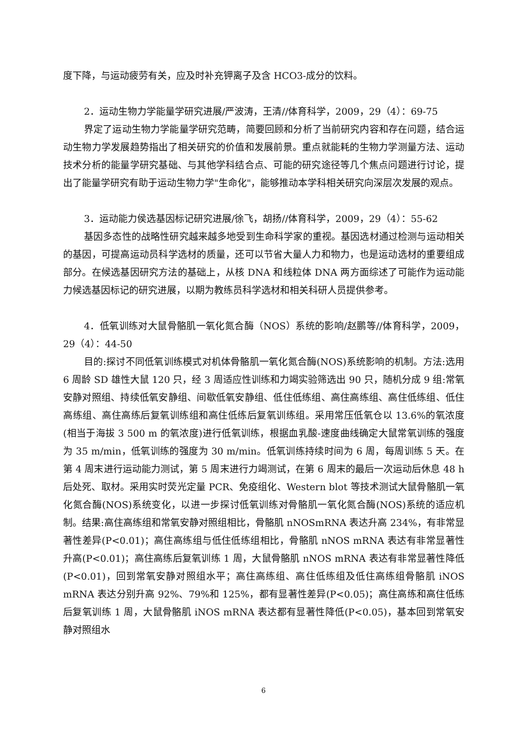度下降，与运动疲劳有关，应及时补充钾离子及含 HCO3-成分的饮料。
2．运动生物力学能量学研究进展/严波涛，王清//体育科学，2009，29（4）：69-75
界定了运动生物力学能量学研究范畴，简要回顾和分析了当前研究内容和存在问题，结合运动生物力学发展趋势指出了相关研究的价值和发展前景。重点就能耗的生物力学测量方法、运动技术分析的能量学研究基础、与其他学科结合点、可能的研究途径等几个焦点问题进行讨论，提出了能量学研究有助于运动生物力学"生命化"，能够推动本学科相关研究向深层次发展的观点。
3．运动能力侯选基因标记研究进展/徐飞，胡扬//体育科学，2009，29（4）：55-62
基因多态性的战略性研究越来越多地受到生命科学家的重视。基因选材通过检测与运动相关的基因，可提高运动员科学选材的质量，还可以节省大量人力和物力，也是运动选材的重要组成部分。在候选基因研究方法的基础上，从核 DNA 和线粒体 DNA 两方面综述了可能作为运动能力候选基因标记的研究进展，以期为教练员科学选材和相关科研人员提供参考。
4．低氧训练对大鼠骨骼肌一氧化氮合酶（NOS）系统的影响/赵鹏等//体育科学，2009，29（4）：44-50
目的:探讨不同低氧训练模式对机体骨骼肌一氧化氮合酶(NOS)系统影响的机制。方法:选用 6 周龄 SD 雄性大鼠 120 只，经 3 周适应性训练和力竭实验筛选出 90 只，随机分成 9 组:常氧安静对照组、持续低氧安静组、间歇低氧安静组、低住低练组、高住高练组、高住低练组、低住高练组、高住高练后复氧训练组和高住低练后复氧训练组。采用常压低氧仓以 13.6%的氧浓度(相当于海拔 3 500 m 的氧浓度)进行低氧训练，根据血乳酸-速度曲线确定大鼠常氧训练的强度为 35 m/min，低氧训练的强度为 30 m/min。低氧训练持续时间为 6 周，每周训练 5 天。在第 4 周末进行运动能力测试，第 5 周末进行力竭测试，在第 6 周末的最后一次运动后休息 48 h 后处死、取材。采用实时荧光定量 PCR、免疫组化、Western blot 等技术测试大鼠骨骼肌一氧化氮合酶(NOS)系统变化，以进一步探讨低氧训练对骨骼肌一氧化氮合酶(NOS)系统的适应机制。结果:高住高练组和常氧安静对照组相比，骨骼肌 nNOSmRNA 表达升高 234%，有非常显著性差异(P<0.01)；高住高练组与低住低练组相比，骨骼肌 nNOS mRNA 表达有非常显著性升高(P<0.01)；高住高练后复氧训练 1 周，大鼠骨骼肌 nNOS mRNA 表达有非常显著性降低(P<0.01)，回到常氧安静对照组水平；高住高练组、高住低练组及低住高练组骨骼肌 iNOS mRNA 表达分别升高 92%、79%和 125%，都有显著性差异(P<0.05)；高住高练和高住低练后复氧训练 1 周，大鼠骨骼肌 iNOS mRNA 表达都有显著性降低(P<0.05)，基本回到常氧安静对照组水
6